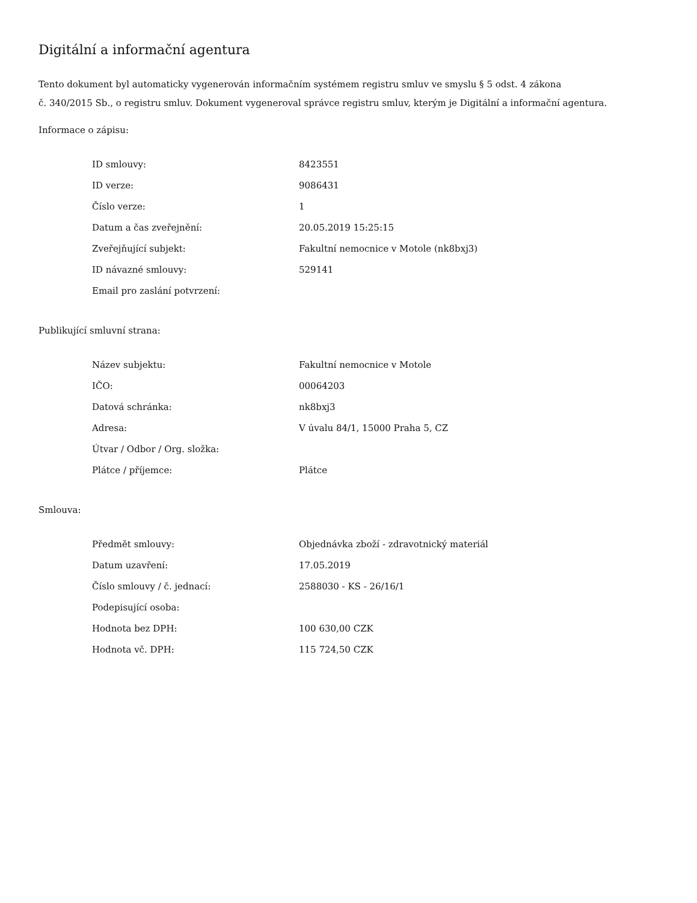Digitální a informační agentura
Tento dokument byl automaticky vygenerován informačním systémem registru smluv ve smyslu § 5 odst. 4 zákona
č. 340/2015 Sb., o registru smluv. Dokument vygeneroval správce registru smluv, kterým je Digitální a informační agentura.
Informace o zápisu:
| ID smlouvy: | 8423551 |
| ID verze: | 9086431 |
| Číslo verze: | 1 |
| Datum a čas zveřejnění: | 20.05.2019 15:25:15 |
| Zveřejňující subjekt: | Fakultní nemocnice v Motole (nk8bxj3) |
| ID návazné smlouvy: | 529141 |
| Email pro zaslání potvrzení: | |
Publikující smluvní strana:
| Název subjektu: | Fakultní nemocnice v Motole |
| IČO: | 00064203 |
| Datová schránka: | nk8bxj3 |
| Adresa: | V úvalu 84/1, 15000 Praha 5, CZ |
| Útvar / Odbor / Org. složka: | |
| Plátce / příjemce: | Plátce |
Smlouva:
| Předmět smlouvy: | Objednávka zboží - zdravotnický materiál |
| Datum uzavření: | 17.05.2019 |
| Číslo smlouvy / č. jednací: | 2588030 - KS - 26/16/1 |
| Podepisující osoba: | |
| Hodnota bez DPH: | 100 630,00 CZK |
| Hodnota vč. DPH: | 115 724,50 CZK |